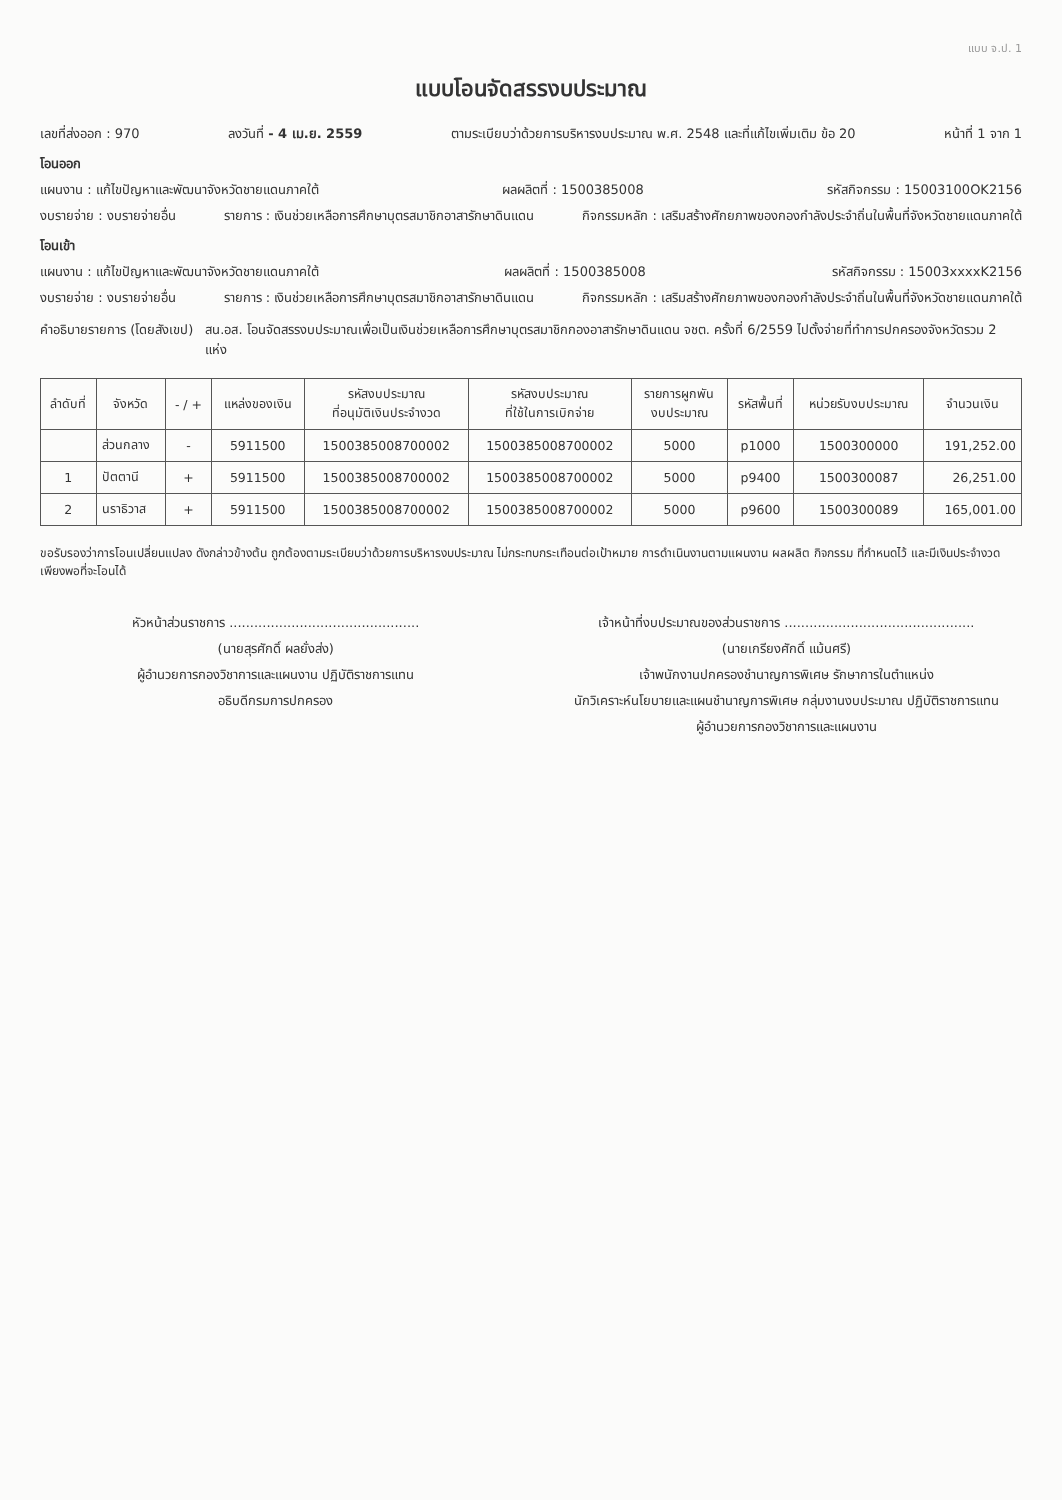แบบ จ.ป. 1
แบบโอนจัดสรรงบประมาณ
เลขที่ส่งออก : 970 ลงวันที่ - 4 เม.ย. 2559 ตามระเบียบว่าด้วยการบริหารงบประมาณ พ.ศ. 2548 และที่แก้ไขเพิ่มเติม ข้อ 20 หน้าที่ 1 จาก 1
โอนออก
แผนงาน : แก้ไขปัญหาและพัฒนาจังหวัดชายแดนภาคใต้ ผลผลิตที่ : 1500385008 รหัสกิจกรรม : 15003100OK2156
งบรายจ่าย : งบรายจ่ายอื่น รายการ : เงินช่วยเหลือการศึกษาบุตรสมาชิกอาสารักษาดินแดน กิจกรรมหลัก : เสริมสร้างศักยภาพของกองกำลังประจำถิ่นในพื้นที่จังหวัดชายแดนภาคใต้
โอนเข้า
แผนงาน : แก้ไขปัญหาและพัฒนาจังหวัดชายแดนภาคใต้ ผลผลิตที่ : 1500385008 รหัสกิจกรรม : 15003xxxxK2156
งบรายจ่าย : งบรายจ่ายอื่น รายการ : เงินช่วยเหลือการศึกษาบุตรสมาชิกอาสารักษาดินแดน กิจกรรมหลัก : เสริมสร้างศักยภาพของกองกำลังประจำถิ่นในพื้นที่จังหวัดชายแดนภาคใต้
คำอธิบายรายการ (โดยสังเขป) สน.อส. โอนจัดสรรงบประมาณเพื่อเป็นเงินช่วยเหลือการศึกษาบุตรสมาชิกกองอาสารักษาดินแดน จชต. ครั้งที่ 6/2559 ไปตั้งจ่ายที่ทำการปกครองจังหวัดรวม 2 แห่ง
| ลำดับที่ | จังหวัด | - / + | แหล่งของเงิน | รหัสงบประมาณ ที่อนุมัติเงินประจำงวด | รหัสงบประมาณ ที่ใช้ในการเบิกจ่าย | รายการผูกพัน งบประมาณ | รหัสพื้นที่ | หน่วยรับงบประมาณ | จำนวนเงิน |
| --- | --- | --- | --- | --- | --- | --- | --- | --- | --- |
| | ส่วนกลาง | - | 5911500 | 1500385008700002 | 1500385008700002 | 5000 | p1000 | 1500300000 | 191,252.00 |
| 1 | ปัตตานี | + | 5911500 | 1500385008700002 | 1500385008700002 | 5000 | p9400 | 1500300087 | 26,251.00 |
| 2 | นราธิวาส | + | 5911500 | 1500385008700002 | 1500385008700002 | 5000 | p9600 | 1500300089 | 165,001.00 |
ขอรับรองว่าการโอนเปลี่ยนแปลง ดังกล่าวข้างต้น ถูกต้องตามระเบียบว่าด้วยการบริหารงบประมาณ ไม่กระทบกระเทือนต่อเป้าหมาย การดำเนินงานตามแผนงาน ผลผลิต กิจกรรม ที่กำหนดไว้ และมีเงินประจำงวดเพียงพอที่จะโอนได้
หัวหน้าส่วนราชการ ..............................................
(นายสุรศักดิ์ ผลยั่งส่ง)
ผู้อำนวยการกองวิชาการและแผนงาน ปฏิบัติราชการแทน
อธิบดีกรมการปกครอง
เจ้าหน้าที่งบประมาณของส่วนราชการ ..............................................
(นายเกรียงศักดิ์ แม้นศรี)
เจ้าพนักงานปกครองชำนาญการพิเศษ รักษาการในตำแหน่ง
นักวิเคราะห์นโยบายและแผนชำนาญการพิเศษ กลุ่มงานงบประมาณ ปฏิบัติราชการแทน
ผู้อำนวยการกองวิชาการและแผนงาน